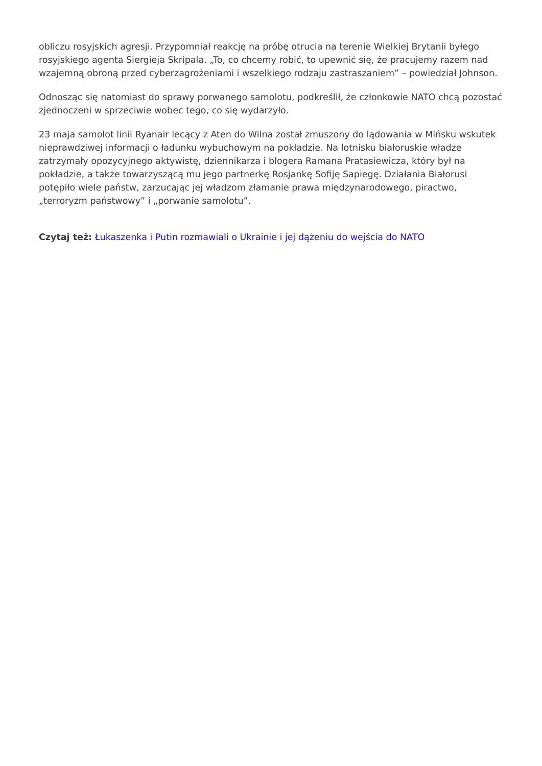obliczu rosyjskich agresji. Przypomniał reakcję na próbę otrucia na terenie Wielkiej Brytanii byłego rosyjskiego agenta Siergieja Skripala. „To, co chcemy robić, to upewnić się, że pracujemy razem nad wzajemną obroną przed cyberzagrożeniami i wszelkiego rodzaju zastraszaniem” – powiedział Johnson.
Odnosząc się natomiast do sprawy porwanego samolotu, podkreślił, że członkowie NATO chcą pozostać zjednoczeni w sprzeciwie wobec tego, co się wydarzyło.
23 maja samolot linii Ryanair lecący z Aten do Wilna został zmuszony do lądowania w Mińsku wskutek nieprawdziwej informacji o ładunku wybuchowym na pokładzie. Na lotnisku białoruskie władze zatrzymały opozycyjnego aktywistę, dziennikarza i blogera Ramana Pratasiewicza, który był na pokładzie, a także towarzyszącą mu jego partnerkę Rosjankę Sofiję Sapiegę. Działania Białorusi potępiło wiele państw, zarzucając jej władzom złamanie prawa międzynarodowego, piractwo, „terroryzm państwowy” i „porwanie samolotu”.
Czytaj też: Łukaszenka i Putin rozmawiali o Ukrainie i jej dążeniu do wejścia do NATO